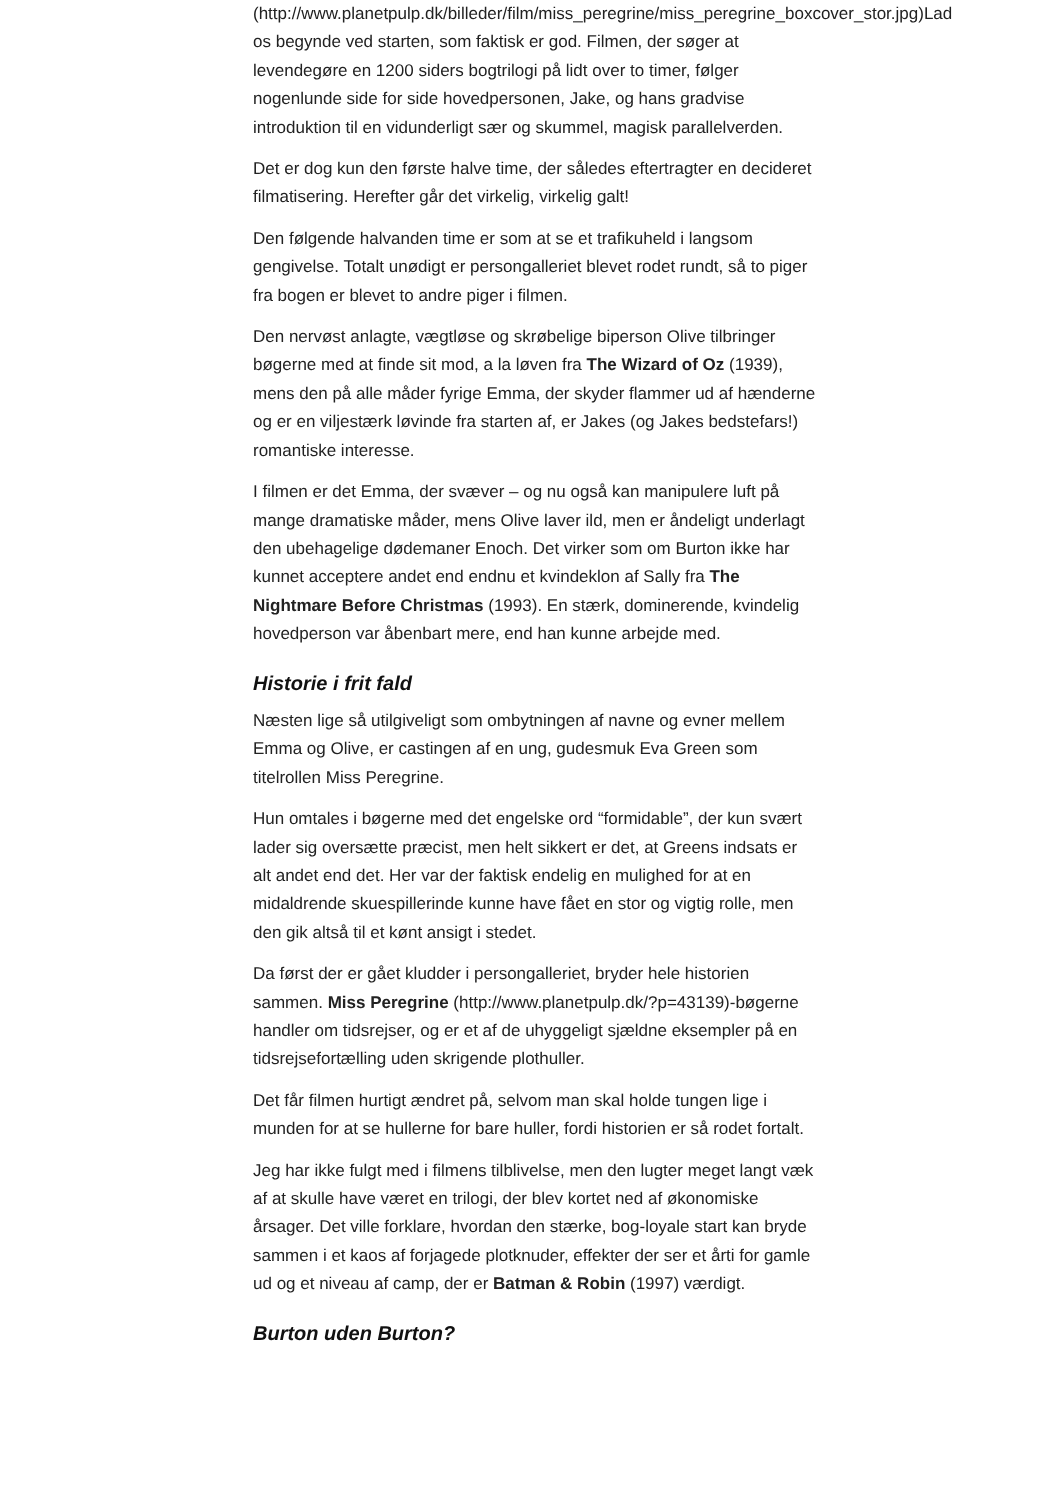(http://www.planetpulp.dk/billeder/film/miss_peregrine/miss_peregrine_boxcover_stor.jpg)Lad os begynde ved starten, som faktisk er god. Filmen, der søger at levendegøre en 1200 siders bogtrilogi på lidt over to timer, følger nogenlunde side for side hovedpersonen, Jake, og hans gradvise introduktion til en vidunderligt sær og skummel, magisk parallelverden.
Det er dog kun den første halve time, der således eftertragter en decideret filmatisering. Herefter går det virkelig, virkelig galt!
Den følgende halvanden time er som at se et trafikuheld i langsom gengivelse. Totalt unødigt er persongalleriet blevet rodet rundt, så to piger fra bogen er blevet to andre piger i filmen.
Den nervøst anlagte, vægtløse og skrøbelige biperson Olive tilbringer bøgerne med at finde sit mod, a la løven fra The Wizard of Oz (1939), mens den på alle måder fyrige Emma, der skyder flammer ud af hænderne og er en viljestærk løvinde fra starten af, er Jakes (og Jakes bedstefars!) romantiske interesse.
I filmen er det Emma, der svæver – og nu også kan manipulere luft på mange dramatiske måder, mens Olive laver ild, men er åndeligt underlagt den ubehagelige dødemaner Enoch. Det virker som om Burton ikke har kunnet acceptere andet end endnu et kvindeklon af Sally fra The Nightmare Before Christmas (1993). En stærk, dominerende, kvindelig hovedperson var åbenbart mere, end han kunne arbejde med.
Historie i frit fald
Næsten lige så utilgiveligt som ombytningen af navne og evner mellem Emma og Olive, er castingen af en ung, gudesmuk Eva Green som titelrollen Miss Peregrine.
Hun omtales i bøgerne med det engelske ord “formidable”, der kun svært lader sig oversætte præcist, men helt sikkert er det, at Greens indsats er alt andet end det. Her var der faktisk endelig en mulighed for at en midaldrende skuespillerinde kunne have fået en stor og vigtig rolle, men den gik altså til et kønt ansigt i stedet.
Da først der er gået kludder i persongalleriet, bryder hele historien sammen. Miss Peregrine (http://www.planetpulp.dk/?p=43139)-bøgerne handler om tidsrejser, og er et af de uhyggeligt sjældne eksempler på en tidsrejsefortælling uden skrigende plothuller.
Det får filmen hurtigt ændret på, selvom man skal holde tungen lige i munden for at se hullerne for bare huller, fordi historien er så rodet fortalt.
Jeg har ikke fulgt med i filmens tilblivelse, men den lugter meget langt væk af at skulle have været en trilogi, der blev kortet ned af økonomiske årsager. Det ville forklare, hvordan den stærke, bog-loyale start kan bryde sammen i et kaos af forjagede plotknuder, effekter der ser et årti for gamle ud og et niveau af camp, der er Batman & Robin (1997) værdigt.
Burton uden Burton?